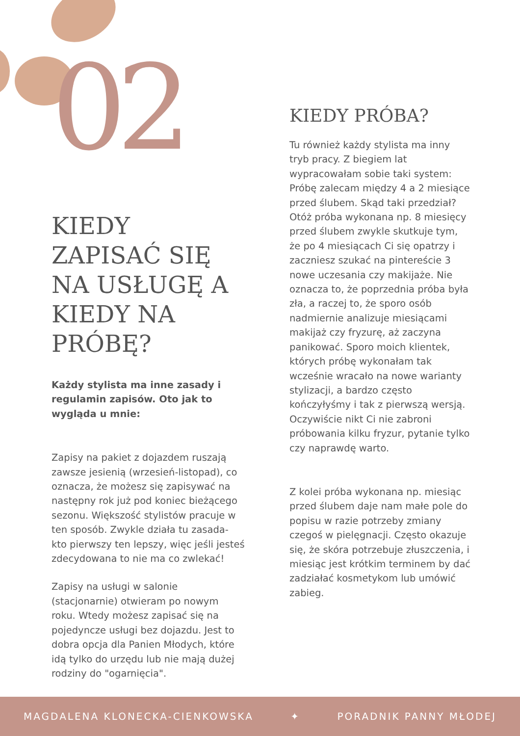02
KIEDY ZAPISAĆ SIĘ NA USŁUGĘ A KIEDY NA PRÓBĘ?
Każdy stylista ma inne zasady i regulamin zapisów. Oto jak to wygląda u mnie:
Zapisy na pakiet z dojazdem ruszają zawsze jesienią (wrzesień-listopad), co oznacza, że możesz się zapisywać na następny rok już pod koniec bieżącego sezonu. Większość stylistów pracuje w ten sposób. Zwykle działa tu zasada- kto pierwszy ten lepszy, więc jeśli jesteś zdecydowana to nie ma co zwlekać!
Zapisy na usługi w salonie (stacjonarnie) otwieram po nowym roku. Wtedy możesz zapisać się na pojedyncze usługi bez dojazdu. Jest to dobra opcja dla Panien Młodych, które idą tylko do urzędu lub nie mają dużej rodziny do "ogarnięcia".
KIEDY PRÓBA?
Tu również każdy stylista ma inny tryb pracy. Z biegiem lat wypracowałam sobie taki system: Próbę zalecam między 4 a 2 miesiące przed ślubem. Skąd taki przedział?
Otóż próba wykonana np. 8 miesięcy przed ślubem zwykle skutkuje tym, że po 4 miesiącach Ci się opatrzy i zaczniesz szukać na pintereście 3 nowe uczesania czy makijaże. Nie oznacza to, że poprzednia próba była zła, a raczej to, że sporo osób nadmiernie analizuje miesiącami makijaż czy fryzurę, aż zaczyna panikować. Sporo moich klientek, których próbę wykonałam tak wcześnie wracało na nowe warianty stylizacji, a bardzo często kończyłyśmy i tak z pierwszą wersją. Oczywiście nikt Ci nie zabroni próbowania kilku fryzur, pytanie tylko czy naprawdę warto.
Z kolei próba wykonana np. miesiąc przed ślubem daje nam małe pole do popisu w razie potrzeby zmiany czegoś w pielęgnacji. Często okazuje się, że skóra potrzebuje złuszczenia, i miesiąc jest krótkim terminem by dać zadziałać kosmetykom lub umówić zabieg.
MAGDALENA KLONECKA-CIENKOWSKA ✦ PORADNIK PANNY MŁODEJ